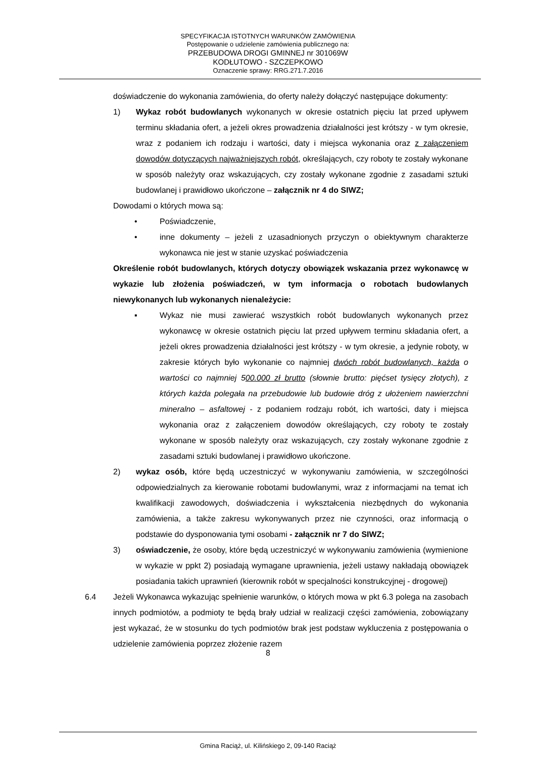SPECYFIKACJA ISTOTNYCH WARUNKÓW ZAMÓWIENIA
Postępowanie o udzielenie zamówienia publicznego na:
PRZEBUDOWA DROGI GMINNEJ nr 301069W
KODŁUTOWO - SZCZEPKOWO
Oznaczenie sprawy: RRG.271.7.2016
doświadczenie do wykonania zamówienia, do oferty należy dołączyć następujące dokumenty:
1) Wykaz robót budowlanych wykonanych w okresie ostatnich pięciu lat przed upływem terminu składania ofert, a jeżeli okres prowadzenia działalności jest krótszy - w tym okresie, wraz z podaniem ich rodzaju i wartości, daty i miejsca wykonania oraz z załączeniem dowodów dotyczących najważniejszych robót, określających, czy roboty te zostały wykonane w sposób należyty oraz wskazujących, czy zostały wykonane zgodnie z zasadami sztuki budowlanej i prawidłowo ukończone – załącznik nr 4 do SIWZ;
Dowodami o których mowa są:
• Poświadczenie,
• inne dokumenty – jeżeli z uzasadnionych przyczyn o obiektywnym charakterze wykonawca nie jest w stanie uzyskać poświadczenia
Określenie robót budowlanych, których dotyczy obowiązek wskazania przez wykonawcę w wykazie lub złożenia poświadczeń, w tym informacja o robotach budowlanych niewykonanych lub wykonanych nienależycie:
▪ Wykaz nie musi zawierać wszystkich robót budowlanych wykonanych przez wykonawcę w okresie ostatnich pięciu lat przed upływem terminu składania ofert, a jeżeli okres prowadzenia działalności jest krótszy - w tym okresie, a jedynie roboty, w zakresie których było wykonanie co najmniej dwóch robót budowlanych, każda o wartości co najmniej 500.000 zł brutto (słownie brutto: pięćset tysięcy złotych), z których każda polegała na przebudowie lub budowie dróg z ułożeniem nawierzchni mineralno – asfaltowej - z podaniem rodzaju robót, ich wartości, daty i miejsca wykonania oraz z załączeniem dowodów określających, czy roboty te zostały wykonane w sposób należyty oraz wskazujących, czy zostały wykonane zgodnie z zasadami sztuki budowlanej i prawidłowo ukończone.
2) wykaz osób, które będą uczestniczyć w wykonywaniu zamówienia, w szczególności odpowiedzialnych za kierowanie robotami budowlanymi, wraz z informacjami na temat ich kwalifikacji zawodowych, doświadczenia i wykształcenia niezbędnych do wykonania zamówienia, a także zakresu wykonywanych przez nie czynności, oraz informacją o podstawie do dysponowania tymi osobami - załącznik nr 7 do SIWZ;
3) oświadczenie, że osoby, które będą uczestniczyć w wykonywaniu zamówienia (wymienione w wykazie w ppkt 2) posiadają wymagane uprawnienia, jeżeli ustawy nakładają obowiązek posiadania takich uprawnień (kierownik robót w specjalności konstrukcyjnej - drogowej)
6.4 Jeżeli Wykonawca wykazując spełnienie warunków, o których mowa w pkt 6.3 polega na zasobach innych podmiotów, a podmioty te będą brały udział w realizacji części zamówienia, zobowiązany jest wykazać, że w stosunku do tych podmiotów brak jest podstaw wykluczenia z postępowania o udzielenie zamówienia poprzez złożenie razem
8
Gmina Raciąż, ul. Kilińskiego 2, 09-140 Raciąż